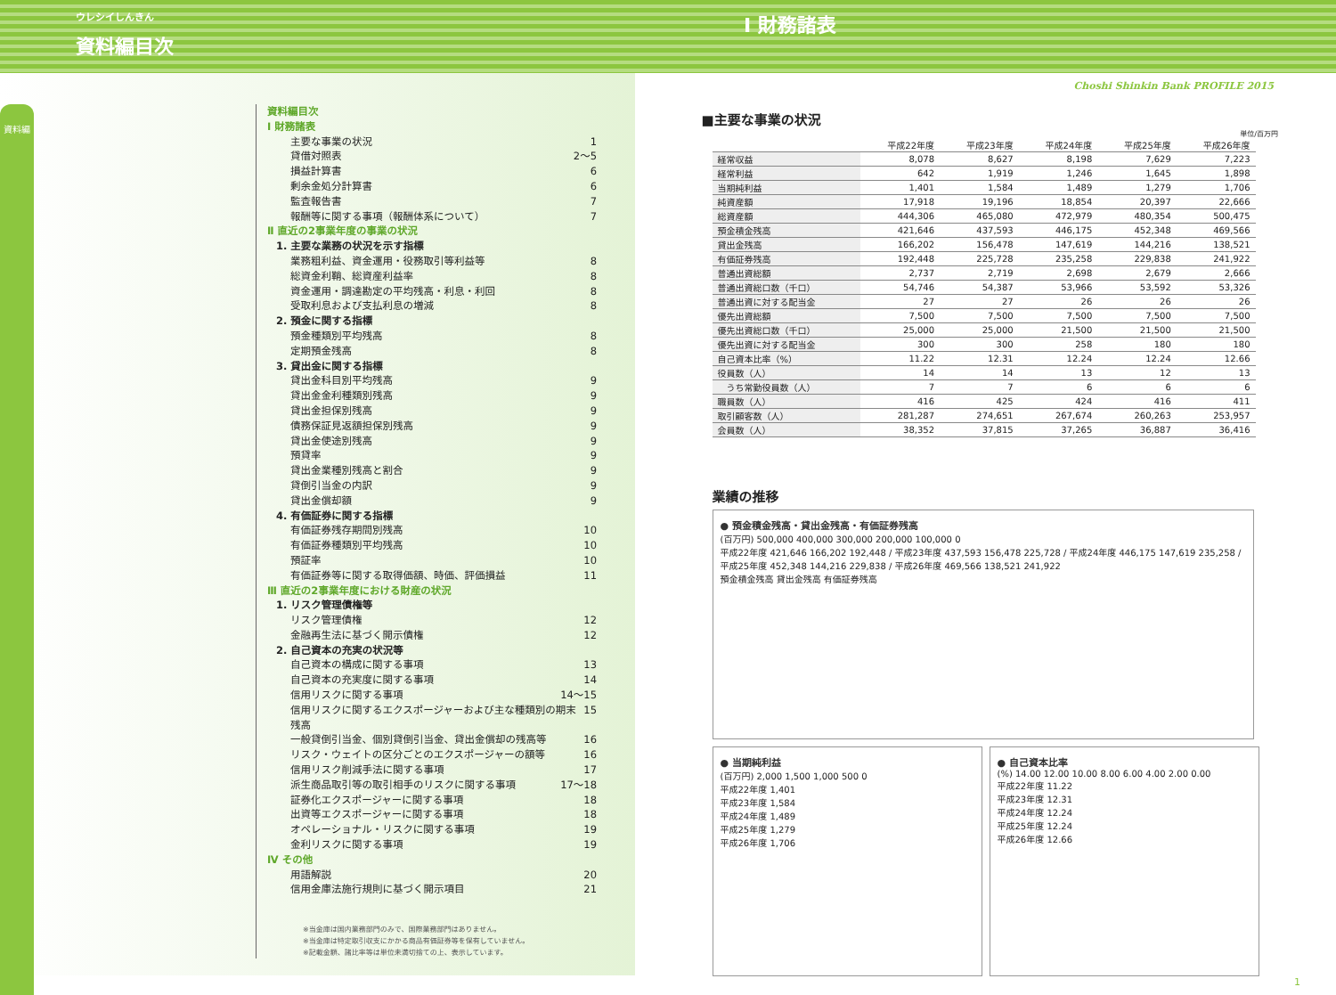ウレシイしんきん
資料編目次
Ⅰ 財務諸表
資料編
資料編目次
Ⅰ 財務諸表
主要な事業の状況 1
貸借対照表 2〜5
損益計算書 6
剰余金処分計算書 6
監査報告書 7
報酬等に関する事項（報酬体系について） 7
Ⅱ 直近の2事業年度の事業の状況
1. 主要な業務の状況を示す指標
業務粗利益、資金運用・役務取引等利益等 8
総資金利鞘、総資産利益率 8
資金運用・調達勘定の平均残高・利息・利回 8
受取利息および支払利息の増減 8
2. 預金に関する指標
預金種類別平均残高 8
定期預金残高 8
3. 貸出金に関する指標
貸出金科目別平均残高 9
貸出金金利種類別残高 9
貸出金担保別残高 9
債務保証見返額担保別残高 9
貸出金使途別残高 9
預貸率 9
貸出金業種別残高と割合 9
貸倒引当金の内訳 9
貸出金償却額 9
4. 有価証券に関する指標
有価証券残存期間別残高 10
有価証券種類別平均残高 10
預証率 10
有価証券等に関する取得価額、時価、評価損益 11
Ⅲ 直近の2事業年度における財産の状況
1. リスク管理債権等
リスク管理債権 12
金融再生法に基づく開示債権 12
2. 自己資本の充実の状況等
自己資本の構成に関する事項 13
自己資本の充実度に関する事項 14
信用リスクに関する事項 14〜15
信用リスクに関するエクスポージャーおよび主な種類別の期末残高 15
一般貸倒引当金、個別貸倒引当金、貸出金償却の残高等 16
リスク・ウェイトの区分ごとのエクスポージャーの額等 16
信用リスク削減手法に関する事項 17
派生商品取引等の取引相手のリスクに関する事項 17〜18
証券化エクスポージャーに関する事項 18
出資等エクスポージャーに関する事項 18
オペレーショナル・リスクに関する事項 19
金利リスクに関する事項 19
Ⅳ その他
用語解説 20
信用金庫法施行規則に基づく開示項目 21
※当金庫は国内業務部門のみで、国際業務部門はありません。
※当金庫は特定取引収支にかかる商品有価証券等を保有していません。
※記載金額、諸比率等は単位未満切捨ての上、表示しています。
Choshi Shinkin Bank PROFILE 2015
■主要な事業の状況
単位/百万円
| | 平成22年度 | 平成23年度 | 平成24年度 | 平成25年度 | 平成26年度 |
| --- | --- | --- | --- | --- | --- |
| 経常収益 | 8,078 | 8,627 | 8,198 | 7,629 | 7,223 |
| 経常利益 | 642 | 1,919 | 1,246 | 1,645 | 1,898 |
| 当期純利益 | 1,401 | 1,584 | 1,489 | 1,279 | 1,706 |
| 純資産額 | 17,918 | 19,196 | 18,854 | 20,397 | 22,666 |
| 総資産額 | 444,306 | 465,080 | 472,979 | 480,354 | 500,475 |
| 預金積金残高 | 421,646 | 437,593 | 446,175 | 452,348 | 469,566 |
| 貸出金残高 | 166,202 | 156,478 | 147,619 | 144,216 | 138,521 |
| 有価証券残高 | 192,448 | 225,728 | 235,258 | 229,838 | 241,922 |
| 普通出資総額 | 2,737 | 2,719 | 2,698 | 2,679 | 2,666 |
| 普通出資総口数（千口） | 54,746 | 54,387 | 53,966 | 53,592 | 53,326 |
| 普通出資に対する配当金 | 27 | 27 | 26 | 26 | 26 |
| 優先出資総額 | 7,500 | 7,500 | 7,500 | 7,500 | 7,500 |
| 優先出資総口数（千口） | 25,000 | 25,000 | 21,500 | 21,500 | 21,500 |
| 優先出資に対する配当金 | 300 | 300 | 258 | 180 | 180 |
| 自己資本比率（%） | 11.22 | 12.31 | 12.24 | 12.24 | 12.66 |
| 役員数（人） | 14 | 14 | 13 | 12 | 13 |
| うち常勤役員数（人） | 7 | 7 | 6 | 6 | 6 |
| 職員数（人） | 416 | 425 | 424 | 416 | 411 |
| 取引顧客数（人） | 281,287 | 274,651 | 267,674 | 260,263 | 253,957 |
| 会員数（人） | 38,352 | 37,815 | 37,265 | 36,887 | 36,416 |
業績の推移
● 預金積金残高・貸出金残高・有価証券残高
(百万円) 500,000 400,000 300,000 200,000 100,000 0
平成22年度 421,646 166,202 192,448 / 平成23年度 437,593 156,478 225,728 / 平成24年度 446,175 147,619 235,258 / 平成25年度 452,348 144,216 229,838 / 平成26年度 469,566 138,521 241,922
預金積金残高 貸出金残高 有価証券残高
● 当期純利益
(百万円) 2,000 1,500 1,000 500 0
平成22年度 1,401
平成23年度 1,584
平成24年度 1,489
平成25年度 1,279
平成26年度 1,706
● 自己資本比率
(%) 14.00 12.00 10.00 8.00 6.00 4.00 2.00 0.00
平成22年度 11.22
平成23年度 12.31
平成24年度 12.24
平成25年度 12.24
平成26年度 12.66
1